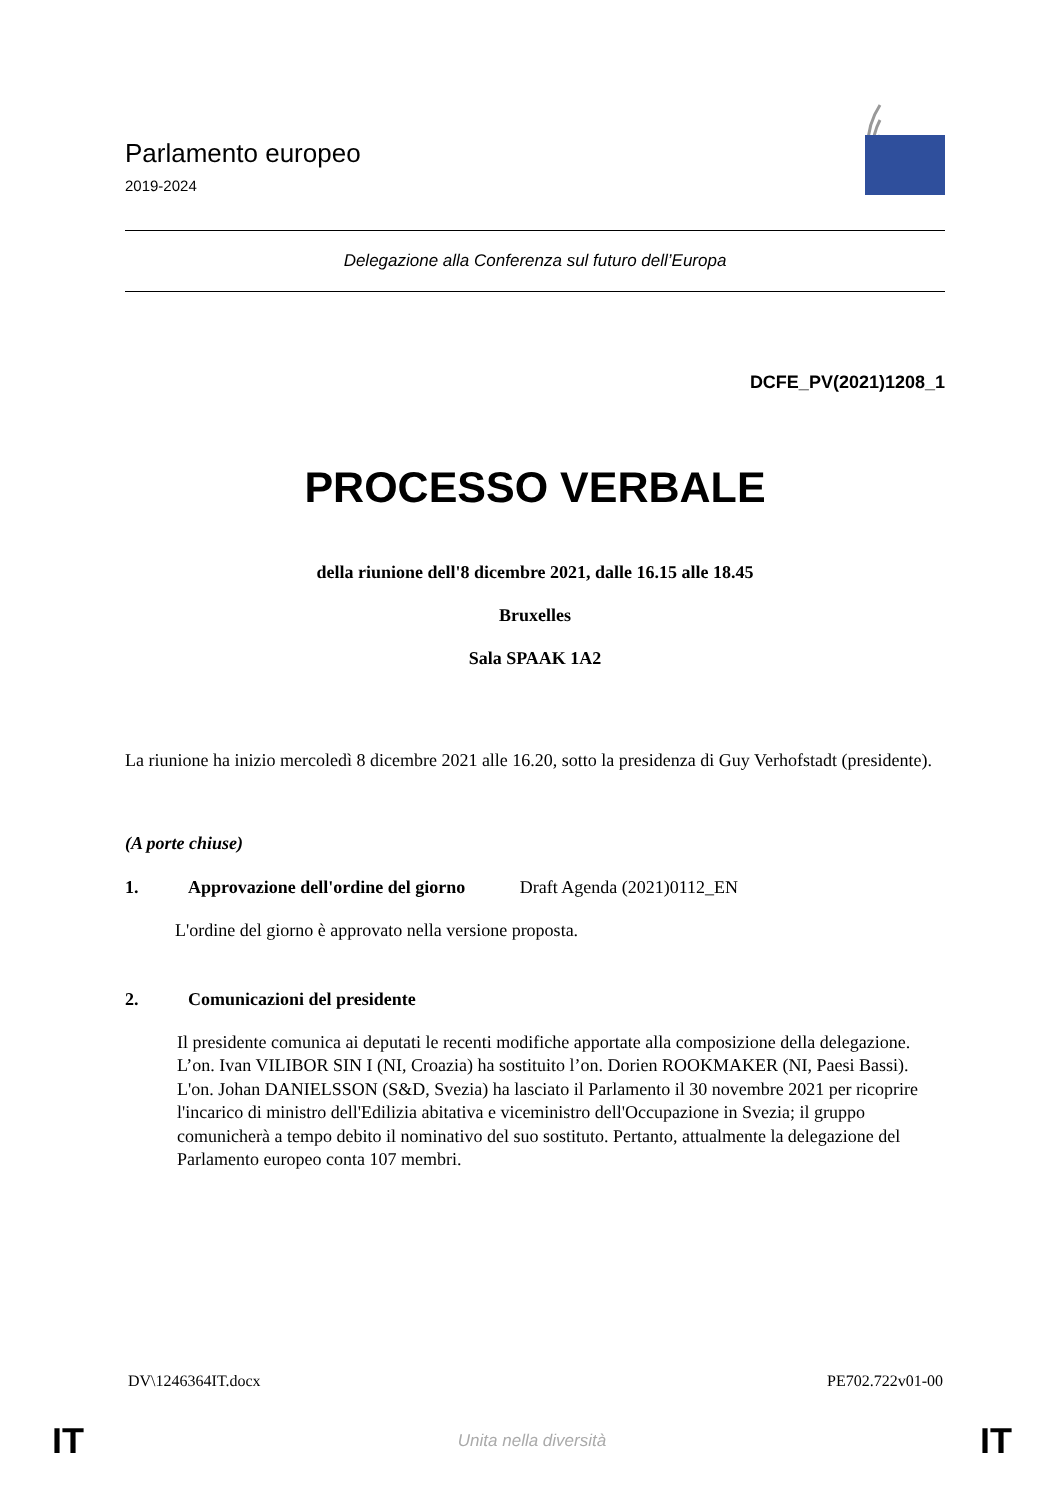Parlamento europeo
2019-2024
Delegazione alla Conferenza sul futuro dell’Europa
DCFE_PV(2021)1208_1
PROCESSO VERBALE
della riunione dell'8 dicembre 2021, dalle 16.15 alle 18.45
Bruxelles
Sala SPAAK 1A2
La riunione ha inizio mercoledì 8 dicembre 2021 alle 16.20, sotto la presidenza di Guy Verhofstadt (presidente).
(A porte chiuse)
1. Approvazione dell'ordine del giorno Draft Agenda (2021)0112_EN
L'ordine del giorno è approvato nella versione proposta.
2. Comunicazioni del presidente
Il presidente comunica ai deputati le recenti modifiche apportate alla composizione della delegazione. L’on. Ivan VILIBOR SIN I (NI, Croazia) ha sostituito l’on. Dorien ROOKMAKER (NI, Paesi Bassi). L'on. Johan DANIELSSON (S&D, Svezia) ha lasciato il Parlamento il 30 novembre 2021 per ricoprire l'incarico di ministro dell'Edilizia abitativa e viceministro dell'Occupazione in Svezia; il gruppo comunicherà a tempo debito il nominativo del suo sostituto. Pertanto, attualmente la delegazione del Parlamento europeo conta 107 membri.
DV\1246364IT.docx PE702.722v01-00
IT Unita nella diversità IT